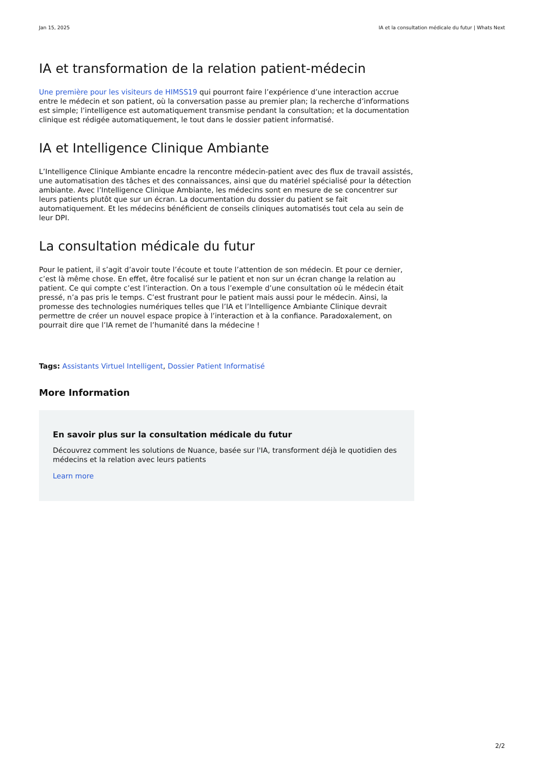Jan 15, 2025 IA et la consultation médicale du futur | Whats Next
IA et transformation de la relation patient-médecin
Une première pour les visiteurs de HIMSS19 qui pourront faire l’expérience d’une interaction accrue entre le médecin et son patient, où la conversation passe au premier plan; la recherche d’informations est simple; l’intelligence est automatiquement transmise pendant la consultation; et la documentation clinique est rédigée automatiquement, le tout dans le dossier patient informatisé.
IA et Intelligence Clinique Ambiante
L’Intelligence Clinique Ambiante encadre la rencontre médecin-patient avec des flux de travail assistés, une automatisation des tâches et des connaissances, ainsi que du matériel spécialisé pour la détection ambiante. Avec l’Intelligence Clinique Ambiante, les médecins sont en mesure de se concentrer sur leurs patients plutôt que sur un écran. La documentation du dossier du patient se fait automatiquement. Et les médecins bénéficient de conseils cliniques automatisés tout cela au sein de leur DPI.
La consultation médicale du futur
Pour le patient, il s’agit d’avoir toute l’écoute et toute l’attention de son médecin. Et pour ce dernier, c’est là même chose. En effet, être focalisé sur le patient et non sur un écran change la relation au patient. Ce qui compte c’est l’interaction. On a tous l’exemple d’une consultation où le médecin était pressé, n’a pas pris le temps. C’est frustrant pour le patient mais aussi pour le médecin. Ainsi, la promesse des technologies numériques telles que l’IA et l’Intelligence Ambiante Clinique devrait permettre de créer un nouvel espace propice à l’interaction et à la confiance. Paradoxalement, on pourrait dire que l’IA remet de l’humanité dans la médecine !
Tags: Assistants Virtuel Intelligent, Dossier Patient Informatisé
More Information
En savoir plus sur la consultation médicale du futur
Découvrez comment les solutions de Nuance, basée sur l'IA, transforment déjà le quotidien des médecins et la relation avec leurs patients
Learn more
2/2